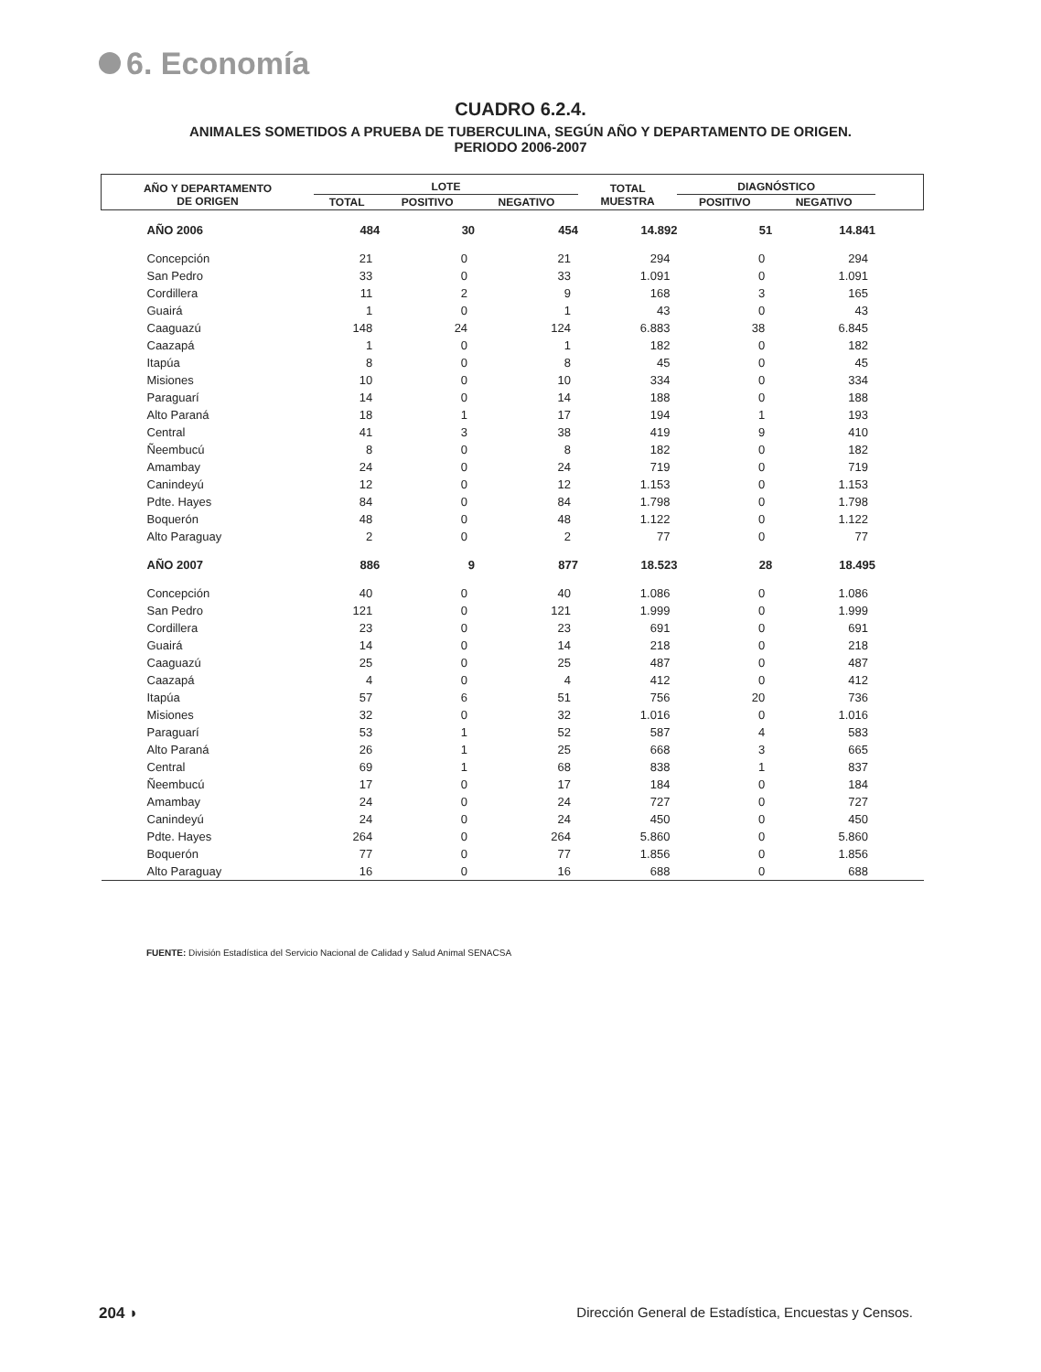6. Economía
CUADRO 6.2.4.
ANIMALES SOMETIDOS A PRUEBA DE TUBERCULINA, SEGÚN AÑO Y DEPARTAMENTO DE ORIGEN.
PERIODO 2006-2007
| AÑO Y DEPARTAMENTO DE ORIGEN | LOTE | | | TOTAL MUESTRA | DIAGNÓSTICO | | |
| --- | --- | --- | --- | --- | --- | --- | --- |
| | TOTAL | POSITIVO | NEGATIVO | | POSITIVO | NEGATIVO | |
| AÑO 2006 | 484 | 30 | 454 | 14.892 | 51 | 14.841 | |
| Concepción | 21 | 0 | 21 | 294 | 0 | 294 | |
| San Pedro | 33 | 0 | 33 | 1.091 | 0 | 1.091 | |
| Cordillera | 11 | 2 | 9 | 168 | 3 | 165 | |
| Guairá | 1 | 0 | 1 | 43 | 0 | 43 | |
| Caaguazú | 148 | 24 | 124 | 6.883 | 38 | 6.845 | |
| Caazapá | 1 | 0 | 1 | 182 | 0 | 182 | |
| Itapúa | 8 | 0 | 8 | 45 | 0 | 45 | |
| Misiones | 10 | 0 | 10 | 334 | 0 | 334 | |
| Paraguarí | 14 | 0 | 14 | 188 | 0 | 188 | |
| Alto Paraná | 18 | 1 | 17 | 194 | 1 | 193 | |
| Central | 41 | 3 | 38 | 419 | 9 | 410 | |
| Ñeembucú | 8 | 0 | 8 | 182 | 0 | 182 | |
| Amambay | 24 | 0 | 24 | 719 | 0 | 719 | |
| Canindeyú | 12 | 0 | 12 | 1.153 | 0 | 1.153 | |
| Pdte. Hayes | 84 | 0 | 84 | 1.798 | 0 | 1.798 | |
| Boquerón | 48 | 0 | 48 | 1.122 | 0 | 1.122 | |
| Alto Paraguay | 2 | 0 | 2 | 77 | 0 | 77 | |
| AÑO 2007 | 886 | 9 | 877 | 18.523 | 28 | 18.495 | |
| Concepción | 40 | 0 | 40 | 1.086 | 0 | 1.086 | |
| San Pedro | 121 | 0 | 121 | 1.999 | 0 | 1.999 | |
| Cordillera | 23 | 0 | 23 | 691 | 0 | 691 | |
| Guairá | 14 | 0 | 14 | 218 | 0 | 218 | |
| Caaguazú | 25 | 0 | 25 | 487 | 0 | 487 | |
| Caazapá | 4 | 0 | 4 | 412 | 0 | 412 | |
| Itapúa | 57 | 6 | 51 | 756 | 20 | 736 | |
| Misiones | 32 | 0 | 32 | 1.016 | 0 | 1.016 | |
| Paraguarí | 53 | 1 | 52 | 587 | 4 | 583 | |
| Alto Paraná | 26 | 1 | 25 | 668 | 3 | 665 | |
| Central | 69 | 1 | 68 | 838 | 1 | 837 | |
| Ñeembucú | 17 | 0 | 17 | 184 | 0 | 184 | |
| Amambay | 24 | 0 | 24 | 727 | 0 | 727 | |
| Canindeyú | 24 | 0 | 24 | 450 | 0 | 450 | |
| Pdte. Hayes | 264 | 0 | 264 | 5.860 | 0 | 5.860 | |
| Boquerón | 77 | 0 | 77 | 1.856 | 0 | 1.856 | |
| Alto Paraguay | 16 | 0 | 16 | 688 | 0 | 688 | |
FUENTE: División Estadística del Servicio Nacional de Calidad y Salud Animal SENACSA
204 ◗ Dirección General de Estadística, Encuestas y Censos.